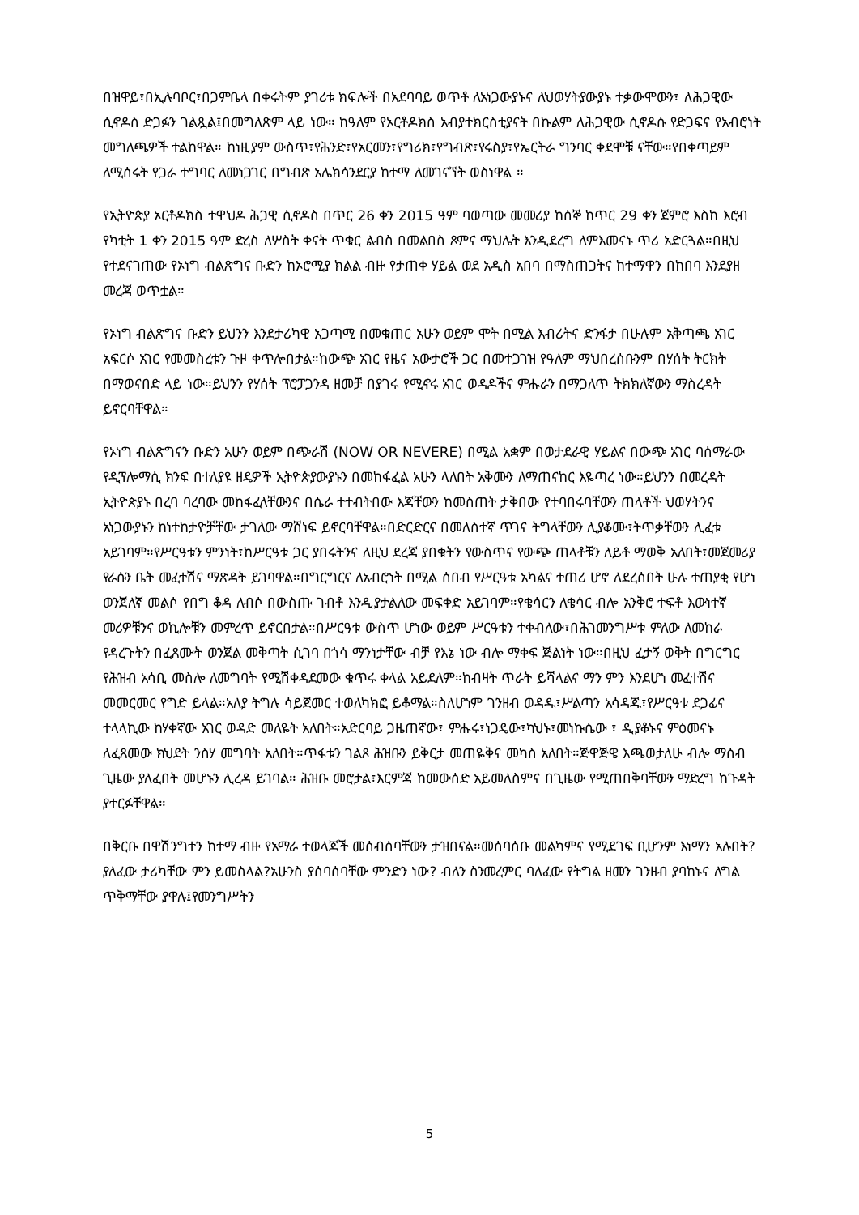በዝዋይ፣በኢሉባቦር፣በጋምቤላ በቀሩትም ያገሪቱ ክፍሎች በአደባባይ ወጥቶ ለአነጋውያኑና ለህወሃትያውያኑ ተቃውሞውን፣ ለሕጋዊው ሲኖዶስ ድጋፉን ገልጿል፤በመግለጽም ላይ ነው። ከዓለም የኦርቶዶክስ አብያተክርስቲያናት በኩልም ለሕጋዊው ሲኖዶሱ የድጋፍና የአብሮነት መግለጫዎች ተልከዋል። ከነዚያም ውስጥ፣የሕንድ፣የአርመን፣የግሪክ፣የግብጽ፣የሩስያ፣የኤርትራ ግንባር ቀደሞቹ ናቸው።የበቀጣይም ለሚሰሩት የጋራ ተግባር ለመነጋገር በግብጽ አሌክሳንደርያ ከተማ ለመገናኘት ወስነዋል ።
የኢትዮጵያ ኦርቶዶክስ ተዋህዶ ሕጋዊ ሲኖዶስ በጥር 26 ቀን 2015 ዓም ባወጣው መመሪያ ከሰኞ ከጥር 29 ቀን ጀምሮ እስከ እሮብ የካቲት 1 ቀን 2015 ዓም ድረስ ለሦስት ቀናት ጥቁር ልብስ በመልበስ ጾምና ማህሌት እንዲደረግ ለምእመናኑ ጥሪ አድርጓል።በዚህ የተደናገጠው የኦነግ ብልጽግና ቡድን ከኦሮሚያ ክልል ብዙ የታጠቀ ሃይል ወደ አዲስ አበባ በማስጠጋትና ከተማዋን በከበባ እንደያዘ መረጃ ወጥቷል።
የኦነግ ብልጽግና ቡድን ይህንን እንደታሪካዊ አጋጣሚ በመቁጠር አሁን ወይም ሞት በሚል እብሪትና ድንፋታ በሁሉም አቅጣጫ አገር አፍርሶ አገር የመመስረቱን ጉዞ ቀጥሎበታል።ከውጭ አገር የዜና አውታሮች ጋር በመተጋገዝ የዓለም ማህበረሰቡንም በሃሰት ትርክት በማወናበድ ላይ ነው።ይህንን የሃሰት ፕሮፓጋንዳ ዘመቻ በያገሩ የሚኖሩ አገር ወዳዶችና ምሑራን በማጋለጥ ትክክለኛውን ማስረዳት ይኖርባቸዋል።
የኦነግ ብልጽግናን ቡድን አሁን ወይም በጭራሽ (NOW OR NEVERE) በሚል አቋም በወታደራዊ ሃይልና በውጭ አገር ባሰማራው የዲፕሎማሲ ክንፍ በተለያዩ ዘዴዎች ኢትዮጵያውያኑን በመከፋፈል አሁን ላለበት አቅሙን ለማጠናከር እዬጣረ ነው።ይህንን በመረዳት ኢትዮጵያኑ በረባ ባረባው መከፋፈላቸውንና በሴራ ተተብትበው እጃቸውን ከመስጠት ታቅበው የተባበሩባቸውን ጠላቶች ህወሃትንና አነጋውያኑን ከነተከታዮቻቸው ታገለው ማሸነፍ ይኖርባቸዋል።በድርድርና በመለስተኛ ጥገና ትግላቸውን ሊያቆሙ፣ትጥቃቸውን ሊፈቱ አይገባም።የሥርዓቱን ምንነት፣ከሥርዓቱ ጋር ያበሩትንና ለዚህ ደረጃ ያበቁትን የውስጥና የውጭ ጠላቶቹን ለይቶ ማወቅ አለበት፣መጀመሪያ የራሱን ቤት መፈተሽና ማጽዳት ይገባዋል።በግርግርና ለአብሮነት በሚል ሰበብ የሥርዓቱ አካልና ተጠሪ ሆኖ ለደረሰበት ሁሉ ተጠያቂ የሆነ ወንጀለኛ መልሶ የበግ ቆዳ ለብሶ በውስጡ ገብቶ እንዲያታልለው መፍቀድ አይገባም።የቄሳርን ለቄሳር ብሎ አንቅሮ ተፍቶ እውነተኛ መሪዎቹንና ወኪሎቹን መምረጥ ይኖርበታል።በሥርዓቱ ውስጥ ሆነው ወይም ሥርዓቱን ተቀብለው፣በሕገመንግሥቱ ምለው ለመከራ የዳረጉትን በፈጸሙት ወንጀል መቅጣት ሲገባ በጎሳ ማንነታቸው ብቻ የእኔ ነው ብሎ ማቀፍ ጅልነት ነው።በዚህ ፈታኝ ወቅት በግርግር የሕዝብ አሳቢ መስሎ ለመግባት የሚሽቀዳደመው ቁጥሩ ቀላል አይደለም።ከብዛት ጥራት ይሻላልና ማን ምን እንደሆነ መፈተሽና መመርመር የግድ ይላል።አለያ ትግሉ ሳይጀመር ተወለካክፎ ይቆማል።ስለሆነም ገንዘብ ወዳዱ፣ሥልጣን አሳዳጁ፣የሥርዓቱ ደጋፊና ተላላኪው ከሃቀኛው አገር ወዳድ መለዬት አለበት።አድርባይ ጋዜጠኛው፣ ምሑሩ፣ነጋዴው፣ካህኑ፣መነኩሴው ፣ ዲያቆኑና ምዕመናኑ ለፈጸመው ክህደት ንስሃ መግባት አለበት።ጥፋቱን ገልጾ ሕዝቡን ይቅርታ መጠዬቅና መካስ አለበት።ጅዋጅዌ እጫወታለሁ ብሎ ማሰብ ጊዜው ያለፈበት መሆኑን ሊረዳ ይገባል። ሕዝቡ መሮታል፣እርምጃ ከመውሰድ አይመለስምና በጊዜው የሚጠበቅባቸውን ማድረግ ከጉዳት ያተርፉቸዋል።
በቅርቡ በዋሽንግተን ከተማ ብዙ የአማራ ተወላጆች መሰብሰባቸውን ታዝበናል።መሰባሰቡ መልካምና የሚደገፍ ቢሆንም እነማን አሉበት?ያለፈው ታሪካቸው ምን ይመስላል?አሁንስ ያሰባሰባቸው ምንድን ነው? ብለን ስንመረምር ባለፈው የትግል ዘመን ገንዘብ ያባከኑና ለግል ጥቅማቸው ያዋሉ፤የመንግሥትን
5